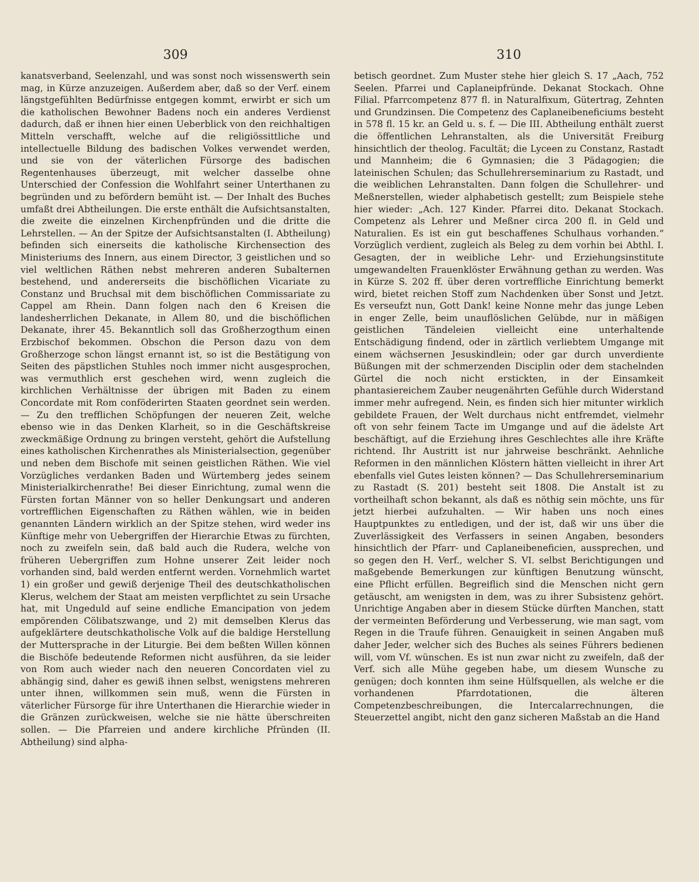309
kanatsverband, Seelenzahl, und was sonst noch wissenswerth sein mag, in Kürze anzuzeigen. Außerdem aber, daß so der Verf. einem längstgefühlten Bedürfnisse entgegen kommt, erwirbt er sich um die katholischen Bewohner Badens noch ein anderes Verdienst dadurch, daß er ihnen hier einen Ueberblick von den reichhaltigen Mitteln verschafft, welche auf die religiössittliche und intellectuelle Bildung des badischen Volkes verwendet werden, und sie von der väterlichen Fürsorge des badischen Regentenhauses überzeugt, mit welcher dasselbe ohne Unterschied der Confession die Wohlfahrt seiner Unterthanen zu begründen und zu befördern bemüht ist. — Der Inhalt des Buches umfaßt drei Abtheilungen. Die erste enthält die Aufsichtsanstalten, die zweite die einzelnen Kirchenpfründen und die dritte die Lehrstellen. — An der Spitze der Aufsichtsanstalten (I. Abtheilung) befinden sich einerseits die katholische Kirchensection des Ministeriums des Innern, aus einem Director, 3 geistlichen und so viel weltlichen Räthen nebst mehreren anderen Subalternen bestehend, und andererseits die bischöflichen Vicariate zu Constanz und Bruchsal mit dem bischöflichen Commissariate zu Cappel am Rhein. Dann folgen nach den 6 Kreisen die landesherrlichen Dekanate, in Allem 80, und die bischöflichen Dekanate, ihrer 45. Bekanntlich soll das Großherzogthum einen Erzbischof bekommen. Obschon die Person dazu von dem Großherzoge schon längst ernannt ist, so ist die Bestätigung von Seiten des päpstlichen Stuhles noch immer nicht ausgesprochen, was vermuthlich erst geschehen wird, wenn zugleich die kirchlichen Verhältnisse der übrigen mit Baden zu einem Concordate mit Rom conföderirten Staaten geordnet sein werden. — Zu den trefflichen Schöpfungen der neueren Zeit, welche ebenso wie in das Denken Klarheit, so in die Geschäftskreise zweckmäßige Ordnung zu bringen versteht, gehört die Aufstellung eines katholischen Kirchenrathes als Ministerialsection, gegenüber und neben dem Bischofe mit seinen geistlichen Räthen. Wie viel Vorzügliches verdanken Baden und Würtemberg jedes seinem Ministerialkirchenrathe! Bei dieser Einrichtung, zumal wenn die Fürsten fortan Männer von so heller Denkungsart und anderen vortrefflichen Eigenschaften zu Räthen wählen, wie in beiden genannten Ländern wirklich an der Spitze stehen, wird weder ins Künftige mehr von Uebergriffen der Hierarchie Etwas zu fürchten, noch zu zweifeln sein, daß bald auch die Rudera, welche von früheren Uebergriffen zum Hohne unserer Zeit leider noch vorhanden sind, bald werden entfernt werden. Vornehmlich wartet 1) ein großer und gewiß derjenige Theil des deutschkatholischen Klerus, welchem der Staat am meisten verpflichtet zu sein Ursache hat, mit Ungeduld auf seine endliche Emancipation von jedem empörenden Cölibatszwange, und 2) mit demselben Klerus das aufgeklärtere deutschkatholische Volk auf die baldige Herstellung der Muttersprache in der Liturgie. Bei dem beßten Willen können die Bischöfe bedeutende Reformen nicht ausführen, da sie leider von Rom auch wieder nach den neueren Concordaten viel zu abhängig sind, daher es gewiß ihnen selbst, wenigstens mehreren unter ihnen, willkommen sein muß, wenn die Fürsten in väterlicher Fürsorge für ihre Unterthanen die Hierarchie wieder in die Gränzen zurückweisen, welche sie nie hätte überschreiten sollen. — Die Pfarreien und andere kirchliche Pfründen (II. Abtheilung) sind alpha-
310
betisch geordnet. Zum Muster stehe hier gleich S. 17 „Aach, 752 Seelen. Pfarrei und Caplaneipfründe. Dekanat Stockach. Ohne Filial. Pfarrcompetenz 877 fl. in Naturalfixum, Gütertrag, Zehnten und Grundzinsen. Die Competenz des Caplaneibeneficiums besteht in 578 fl. 15 kr. an Geld u. s. f. — Die III. Abtheilung enthält zuerst die öffentlichen Lehranstalten, als die Universität Freiburg hinsichtlich der theolog. Facultät; die Lyceen zu Constanz, Rastadt und Mannheim; die 6 Gymnasien; die 3 Pädagogien; die lateinischen Schulen; das Schullehrerseminarium zu Rastadt, und die weiblichen Lehranstalten. Dann folgen die Schullehrer- und Meßnerstellen, wieder alphabetisch gestellt; zum Beispiele stehe hier wieder: „Ach. 127 Kinder. Pfarrei dito. Dekanat Stockach. Competenz als Lehrer und Meßner circa 200 fl. in Geld und Naturalien. Es ist ein gut beschaffenes Schulhaus vorhanden.“ Vorzüglich verdient, zugleich als Beleg zu dem vorhin bei Abthl. I. Gesagten, der in weibliche Lehr- und Erziehungsinstitute umgewandelten Frauenklöster Erwähnung gethan zu werden. Was in Kürze S. 202 ff. über deren vortreffliche Einrichtung bemerkt wird, bietet reichen Stoff zum Nachdenken über Sonst und Jetzt. Es verseufzt nun, Gott Dank! keine Nonne mehr das junge Leben in enger Zelle, beim unauflöslichen Gelübde, nur in mäßigen geistlichen Tändeleien vielleicht eine unterhaltende Entschädigung findend, oder in zärtlich verliebtem Umgange mit einem wächsernen Jesuskindlein; oder gar durch unverdiente Büßungen mit der schmerzenden Disciplin oder dem stachelnden Gürtel die noch nicht erstickten, in der Einsamkeit phantasiereichem Zauber neugenährten Gefühle durch Widerstand immer mehr aufregend. Nein, es finden sich hier mitunter wirklich gebildete Frauen, der Welt durchaus nicht entfremdet, vielmehr oft von sehr feinem Tacte im Umgange und auf die ädelste Art beschäftigt, auf die Erziehung ihres Geschlechtes alle ihre Kräfte richtend. Ihr Austritt ist nur jahrweise beschränkt. Aehnliche Reformen in den männlichen Klöstern hätten vielleicht in ihrer Art ebenfalls viel Gutes leisten können? — Das Schullehrerseminarium zu Rastadt (S. 201) besteht seit 1808. Die Anstalt ist zu vortheilhaft schon bekannt, als daß es nöthig sein möchte, uns für jetzt hierbei aufzuhalten. — Wir haben uns noch eines Hauptpunktes zu entledigen, und der ist, daß wir uns über die Zuverlässigkeit des Verfassers in seinen Angaben, besonders hinsichtlich der Pfarr- und Caplaneibeneficien, aussprechen, und so gegen den H. Verf., welcher S. VI. selbst Berichtigungen und maßgebende Bemerkungen zur künftigen Benutzung wünscht, eine Pflicht erfüllen. Begreiflich sind die Menschen nicht gern getäuscht, am wenigsten in dem, was zu ihrer Subsistenz gehört. Unrichtige Angaben aber in diesem Stücke dürften Manchen, statt der vermeinten Beförderung und Verbesserung, wie man sagt, vom Regen in die Traufe führen. Genauigkeit in seinen Angaben muß daher Jeder, welcher sich des Buches als seines Führers bedienen will, vom Vf. wünschen. Es ist nun zwar nicht zu zweifeln, daß der Verf. sich alle Mühe gegeben habe, um diesem Wunsche zu genügen; doch konnten ihm seine Hülfsquellen, als welche er die vorhandenen Pfarrdotationen, die älteren Competenzbeschreibungen, die Intercalarrechnungen, die Steuerzettel angibt, nicht den ganz sicheren Maßstab an die Hand